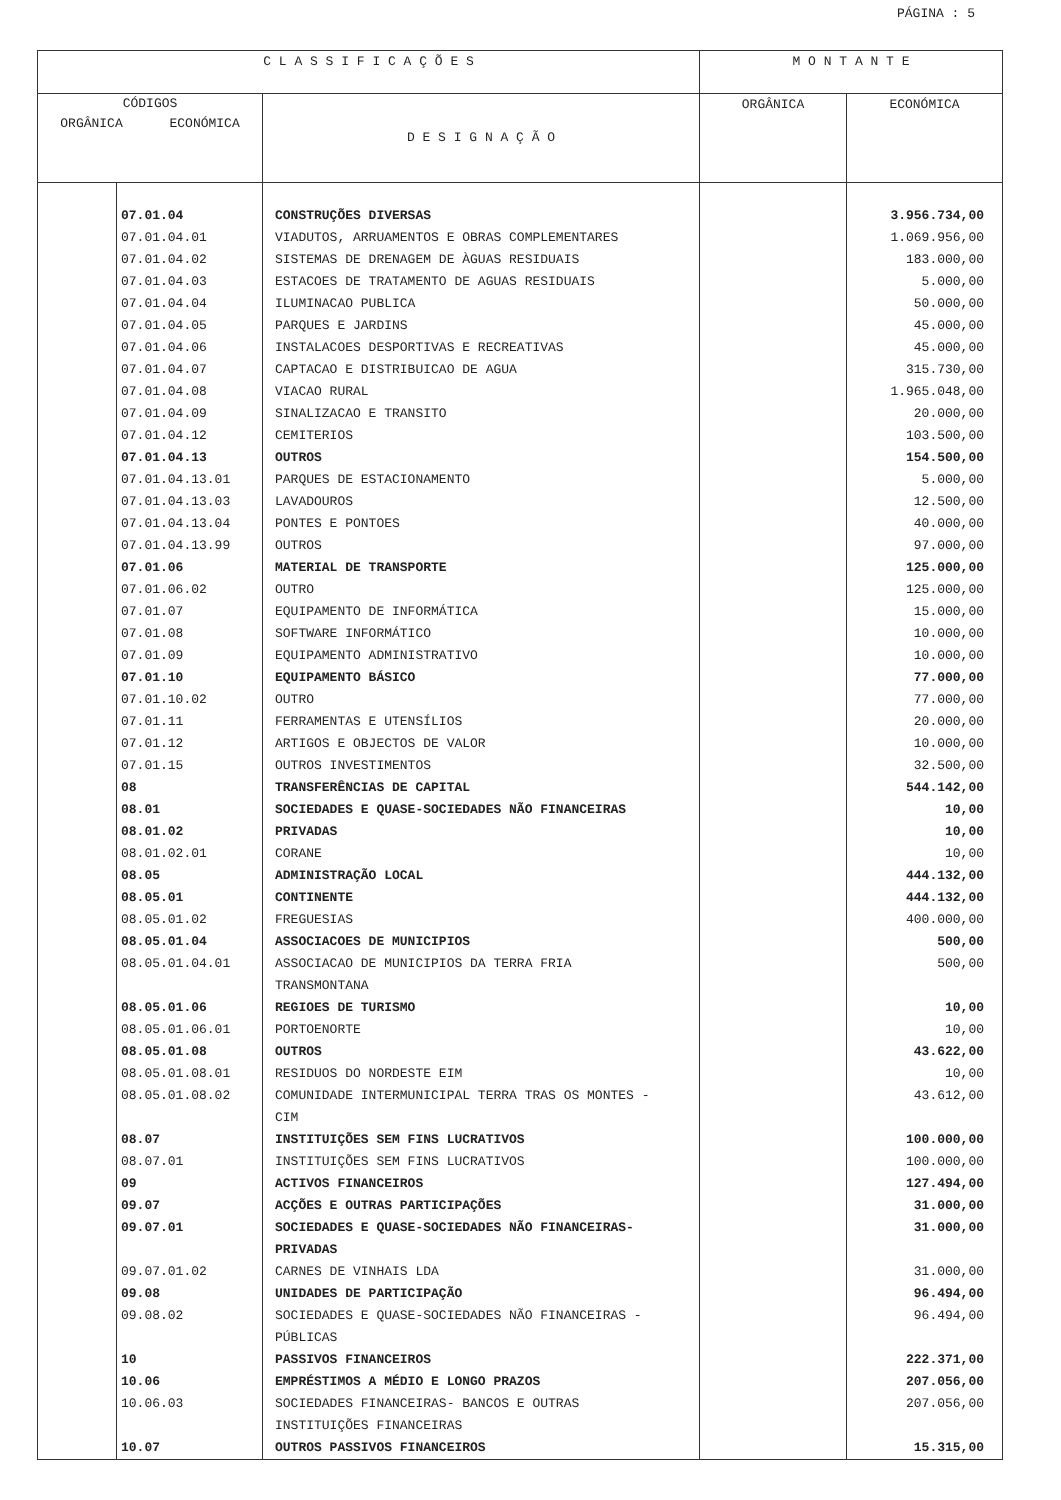PÁGINA : 5
| C L A S S I F I C A Ç Õ E S | | | M O N T A N T E | |
| --- | --- | --- | --- | --- |
| CÓDIGOS ORGÂNICA ECONÓMICA | | D E S I G N A Ç Ã O | ORGÂNICA | ECONÓMICA |
| | 07.01.04 | CONSTRUÇÕES DIVERSAS | | 3.956.734,00 |
| | 07.01.04.01 | VIADUTOS, ARRUAMENTOS E OBRAS COMPLEMENTARES | | 1.069.956,00 |
| | 07.01.04.02 | SISTEMAS DE DRENAGEM DE ÀGUAS RESIDUAIS | | 183.000,00 |
| | 07.01.04.03 | ESTACOES DE TRATAMENTO DE AGUAS RESIDUAIS | | 5.000,00 |
| | 07.01.04.04 | ILUMINACAO PUBLICA | | 50.000,00 |
| | 07.01.04.05 | PARQUES E JARDINS | | 45.000,00 |
| | 07.01.04.06 | INSTALACOES DESPORTIVAS E RECREATIVAS | | 45.000,00 |
| | 07.01.04.07 | CAPTACAO E DISTRIBUICAO DE AGUA | | 315.730,00 |
| | 07.01.04.08 | VIACAO RURAL | | 1.965.048,00 |
| | 07.01.04.09 | SINALIZACAO E TRANSITO | | 20.000,00 |
| | 07.01.04.12 | CEMITERIOS | | 103.500,00 |
| | 07.01.04.13 | OUTROS | | 154.500,00 |
| | 07.01.04.13.01 | PARQUES DE ESTACIONAMENTO | | 5.000,00 |
| | 07.01.04.13.03 | LAVADOUROS | | 12.500,00 |
| | 07.01.04.13.04 | PONTES E PONTOES | | 40.000,00 |
| | 07.01.04.13.99 | OUTROS | | 97.000,00 |
| | 07.01.06 | MATERIAL DE TRANSPORTE | | 125.000,00 |
| | 07.01.06.02 | OUTRO | | 125.000,00 |
| | 07.01.07 | EQUIPAMENTO DE INFORMÁTICA | | 15.000,00 |
| | 07.01.08 | SOFTWARE INFORMÁTICO | | 10.000,00 |
| | 07.01.09 | EQUIPAMENTO ADMINISTRATIVO | | 10.000,00 |
| | 07.01.10 | EQUIPAMENTO BÁSICO | | 77.000,00 |
| | 07.01.10.02 | OUTRO | | 77.000,00 |
| | 07.01.11 | FERRAMENTAS E UTENSÍLIOS | | 20.000,00 |
| | 07.01.12 | ARTIGOS E OBJECTOS DE VALOR | | 10.000,00 |
| | 07.01.15 | OUTROS INVESTIMENTOS | | 32.500,00 |
| | 08 | TRANSFERÊNCIAS DE CAPITAL | | 544.142,00 |
| | 08.01 | SOCIEDADES E QUASE-SOCIEDADES NÃO FINANCEIRAS | | 10,00 |
| | 08.01.02 | PRIVADAS | | 10,00 |
| | 08.01.02.01 | CORANE | | 10,00 |
| | 08.05 | ADMINISTRAÇÃO LOCAL | | 444.132,00 |
| | 08.05.01 | CONTINENTE | | 444.132,00 |
| | 08.05.01.02 | FREGUESIAS | | 400.000,00 |
| | 08.05.01.04 | ASSOCIACOES DE MUNICIPIOS | | 500,00 |
| | 08.05.01.04.01 | ASSOCIACAO DE MUNICIPIOS DA TERRA FRIA TRANSMONTANA | | 500,00 |
| | 08.05.01.06 | REGIOES DE TURISMO | | 10,00 |
| | 08.05.01.06.01 | PORTOENORTE | | 10,00 |
| | 08.05.01.08 | OUTROS | | 43.622,00 |
| | 08.05.01.08.01 | RESIDUOS DO NORDESTE EIM | | 10,00 |
| | 08.05.01.08.02 | COMUNIDADE INTERMUNICIPAL TERRA TRAS OS MONTES - CIM | | 43.612,00 |
| | 08.07 | INSTITUIÇÕES SEM FINS LUCRATIVOS | | 100.000,00 |
| | 08.07.01 | INSTITUIÇÕES SEM FINS LUCRATIVOS | | 100.000,00 |
| | 09 | ACTIVOS FINANCEIROS | | 127.494,00 |
| | 09.07 | ACÇÕES E OUTRAS PARTICIPAÇÕES | | 31.000,00 |
| | 09.07.01 | SOCIEDADES E QUASE-SOCIEDADES NÃO FINANCEIRAS- PRIVADAS | | 31.000,00 |
| | 09.07.01.02 | CARNES DE VINHAIS LDA | | 31.000,00 |
| | 09.08 | UNIDADES DE PARTICIPAÇÃO | | 96.494,00 |
| | 09.08.02 | SOCIEDADES E QUASE-SOCIEDADES NÃO FINANCEIRAS - PÚBLICAS | | 96.494,00 |
| | 10 | PASSIVOS FINANCEIROS | | 222.371,00 |
| | 10.06 | EMPRÉSTIMOS A MÉDIO E LONGO PRAZOS | | 207.056,00 |
| | 10.06.03 | SOCIEDADES FINANCEIRAS- BANCOS E OUTRAS INSTITUIÇÕES FINANCEIRAS | | 207.056,00 |
| | 10.07 | OUTROS PASSIVOS FINANCEIROS | | 15.315,00 |